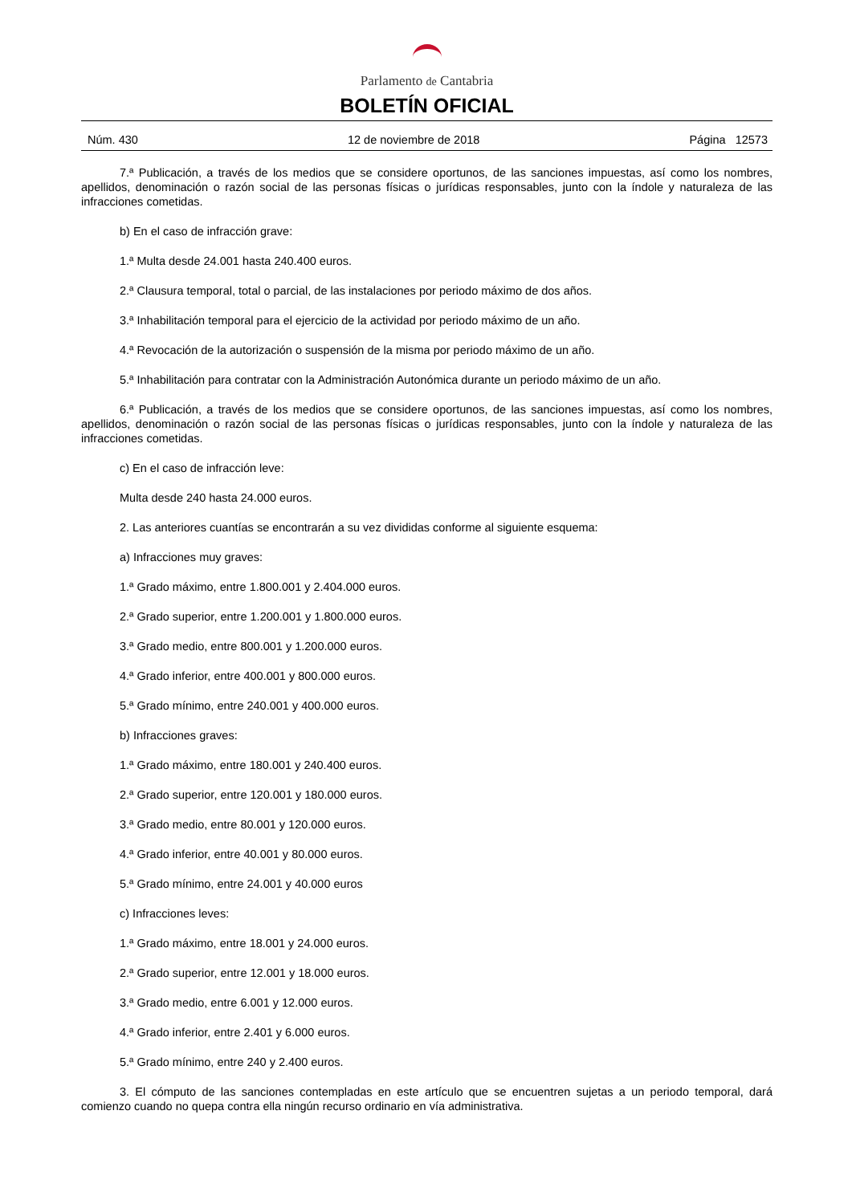Parlamento de Cantabria
BOLETÍN OFICIAL
Núm. 430 12 de noviembre de 2018 Página 12573
7.ª Publicación, a través de los medios que se considere oportunos, de las sanciones impuestas, así como los nombres, apellidos, denominación o razón social de las personas físicas o jurídicas responsables, junto con la índole y naturaleza de las infracciones cometidas.
b) En el caso de infracción grave:
1.ª Multa desde 24.001 hasta 240.400 euros.
2.ª Clausura temporal, total o parcial, de las instalaciones por periodo máximo de dos años.
3.ª Inhabilitación temporal para el ejercicio de la actividad por periodo máximo de un año.
4.ª Revocación de la autorización o suspensión de la misma por periodo máximo de un año.
5.ª Inhabilitación para contratar con la Administración Autonómica durante un periodo máximo de un año.
6.ª Publicación, a través de los medios que se considere oportunos, de las sanciones impuestas, así como los nombres, apellidos, denominación o razón social de las personas físicas o jurídicas responsables, junto con la índole y naturaleza de las infracciones cometidas.
c) En el caso de infracción leve:
Multa desde 240 hasta 24.000 euros.
2. Las anteriores cuantías se encontrarán a su vez divididas conforme al siguiente esquema:
a) Infracciones muy graves:
1.ª Grado máximo, entre 1.800.001 y 2.404.000 euros.
2.ª Grado superior, entre 1.200.001 y 1.800.000 euros.
3.ª Grado medio, entre 800.001 y 1.200.000 euros.
4.ª Grado inferior, entre 400.001 y 800.000 euros.
5.ª Grado mínimo, entre 240.001 y 400.000 euros.
b) Infracciones graves:
1.ª Grado máximo, entre 180.001 y 240.400 euros.
2.ª Grado superior, entre 120.001 y 180.000 euros.
3.ª Grado medio, entre 80.001 y 120.000 euros.
4.ª Grado inferior, entre 40.001 y 80.000 euros.
5.ª Grado mínimo, entre 24.001 y 40.000 euros
c) Infracciones leves:
1.ª Grado máximo, entre 18.001 y 24.000 euros.
2.ª Grado superior, entre 12.001 y 18.000 euros.
3.ª Grado medio, entre 6.001 y 12.000 euros.
4.ª Grado inferior, entre 2.401 y 6.000 euros.
5.ª Grado mínimo, entre 240 y 2.400 euros.
3. El cómputo de las sanciones contempladas en este artículo que se encuentren sujetas a un periodo temporal, dará comienzo cuando no quepa contra ella ningún recurso ordinario en vía administrativa.